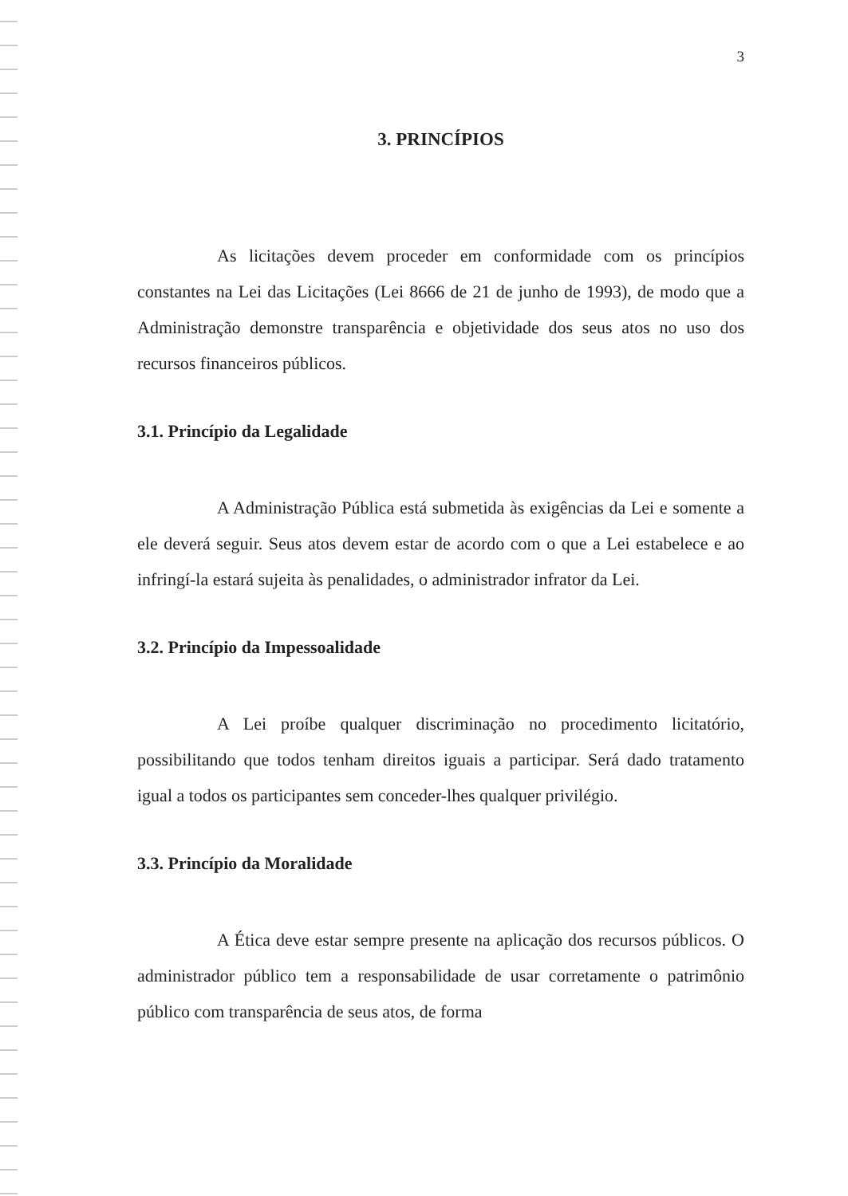3
3. PRINCÍPIOS
As licitações devem proceder em conformidade com os princípios constantes na Lei das Licitações (Lei 8666 de 21 de junho de 1993), de modo que a Administração demonstre transparência e objetividade dos seus atos no uso dos recursos financeiros públicos.
3.1. Princípio da Legalidade
A Administração Pública está submetida às exigências da Lei e somente a ele deverá seguir. Seus atos devem estar de acordo com o que a Lei estabelece e ao infringí-la estará sujeita às penalidades, o administrador infrator da Lei.
3.2. Princípio da Impessoalidade
A Lei proíbe qualquer discriminação no procedimento licitatório, possibilitando que todos tenham direitos iguais a participar. Será dado tratamento igual a todos os participantes sem conceder-lhes qualquer privilégio.
3.3. Princípio da Moralidade
A Ética deve estar sempre presente na aplicação dos recursos públicos. O administrador público tem a responsabilidade de usar corretamente o patrimônio público com transparência de seus atos, de forma